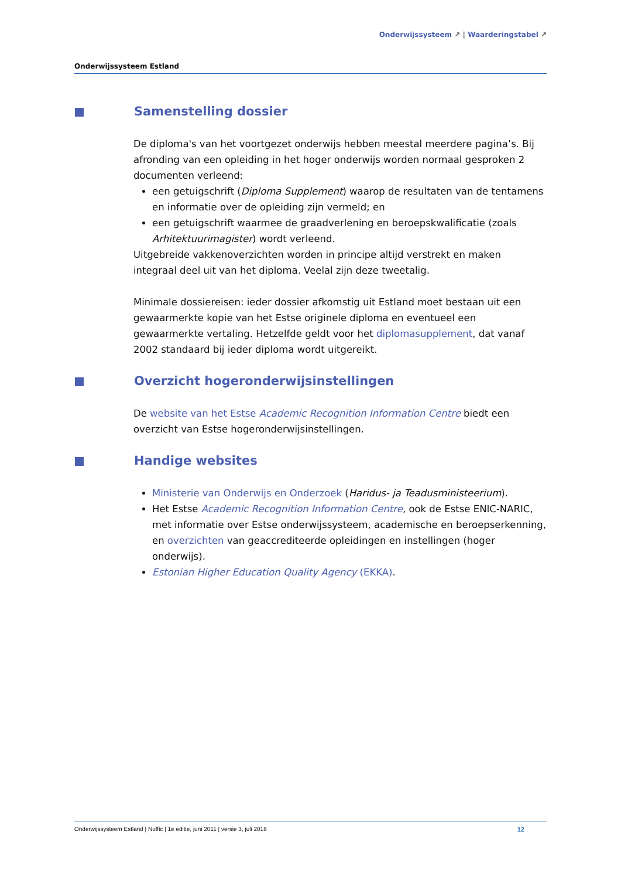Onderwijssysteem ↗ | Waarderingstabel ↗
Onderwijssysteem Estland
Samenstelling dossier
De diploma's van het voortgezet onderwijs hebben meestal meerdere pagina’s. Bij afronding van een opleiding in het hoger onderwijs worden normaal gesproken 2 documenten verleend:
een getuigschrift (Diploma Supplement) waarop de resultaten van de tentamens en informatie over de opleiding zijn vermeld; en
een getuigschrift waarmee de graadverlening en beroepskwalificatie (zoals Arhitektuurimagister) wordt verleend.
Uitgebreide vakkenoverzichten worden in principe altijd verstrekt en maken integraal deel uit van het diploma. Veelal zijn deze tweetalig.
Minimale dossiereisen: ieder dossier afkomstig uit Estland moet bestaan uit een gewaarmerkte kopie van het Estse originele diploma en eventueel een gewaarmerkte vertaling. Hetzelfde geldt voor het diplomasupplement, dat vanaf 2002 standaard bij ieder diploma wordt uitgereikt.
Overzicht hogeronderwijsinstellingen
De website van het Estse Academic Recognition Information Centre biedt een overzicht van Estse hogeronderwijsinstellingen.
Handige websites
Ministerie van Onderwijs en Onderzoek (Haridus- ja Teadusministeerium).
Het Estse Academic Recognition Information Centre, ook de Estse ENIC-NARIC, met informatie over Estse onderwijssysteem, academische en beroepserkenning, en overzichten van geaccrediteerde opleidingen en instellingen (hoger onderwijs).
Estonian Higher Education Quality Agency (EKKA).
Onderwijssysteem Estland | Nuffic | 1e editie, juni 2011 | versie 3, juli 2018 12